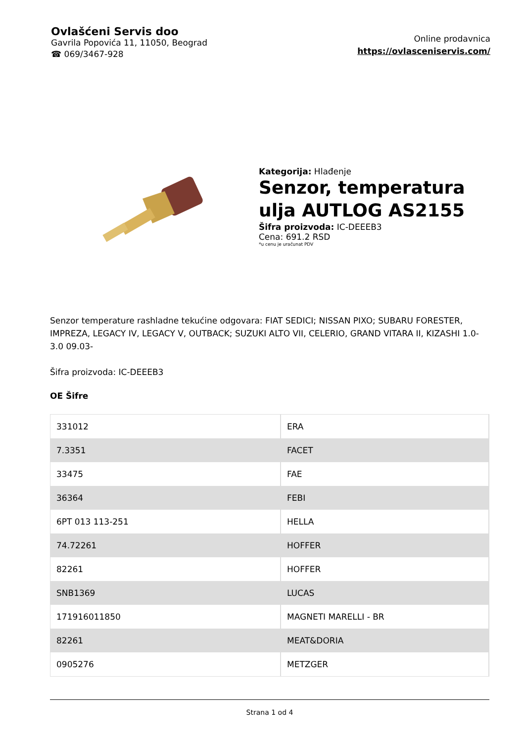Ovlašćeni Servis doo
Gavrila Popovića 11, 11050, Beograd
☎ 069/3467-928
Online prodavnica
https://ovlasceniservis.com/
Kategorija: Hlađenje
Senzor, temperatura
ulja AUTLOG AS2155
Šifra proizvoda: IC-DEEEB3
Cena: 691.2 RSD
*u cenu je uračunat PDV
Senzor temperature rashladne tekućine odgovara: FIAT SEDICI; NISSAN PIXO; SUBARU FORESTER, IMPREZA, LEGACY IV, LEGACY V, OUTBACK; SUZUKI ALTO VII, CELERIO, GRAND VITARA II, KIZASHI 1.0-3.0 09.03-
Šifra proizvoda: IC-DEEEB3
OE Šifre
| 331012 | ERA |
| 7.3351 | FACET |
| 33475 | FAE |
| 36364 | FEBI |
| 6PT 013 113-251 | HELLA |
| 74.72261 | HOFFER |
| 82261 | HOFFER |
| SNB1369 | LUCAS |
| 171916011850 | MAGNETI MARELLI - BR |
| 82261 | MEAT&DORIA |
| 0905276 | METZGER |
Strana 1 od 4